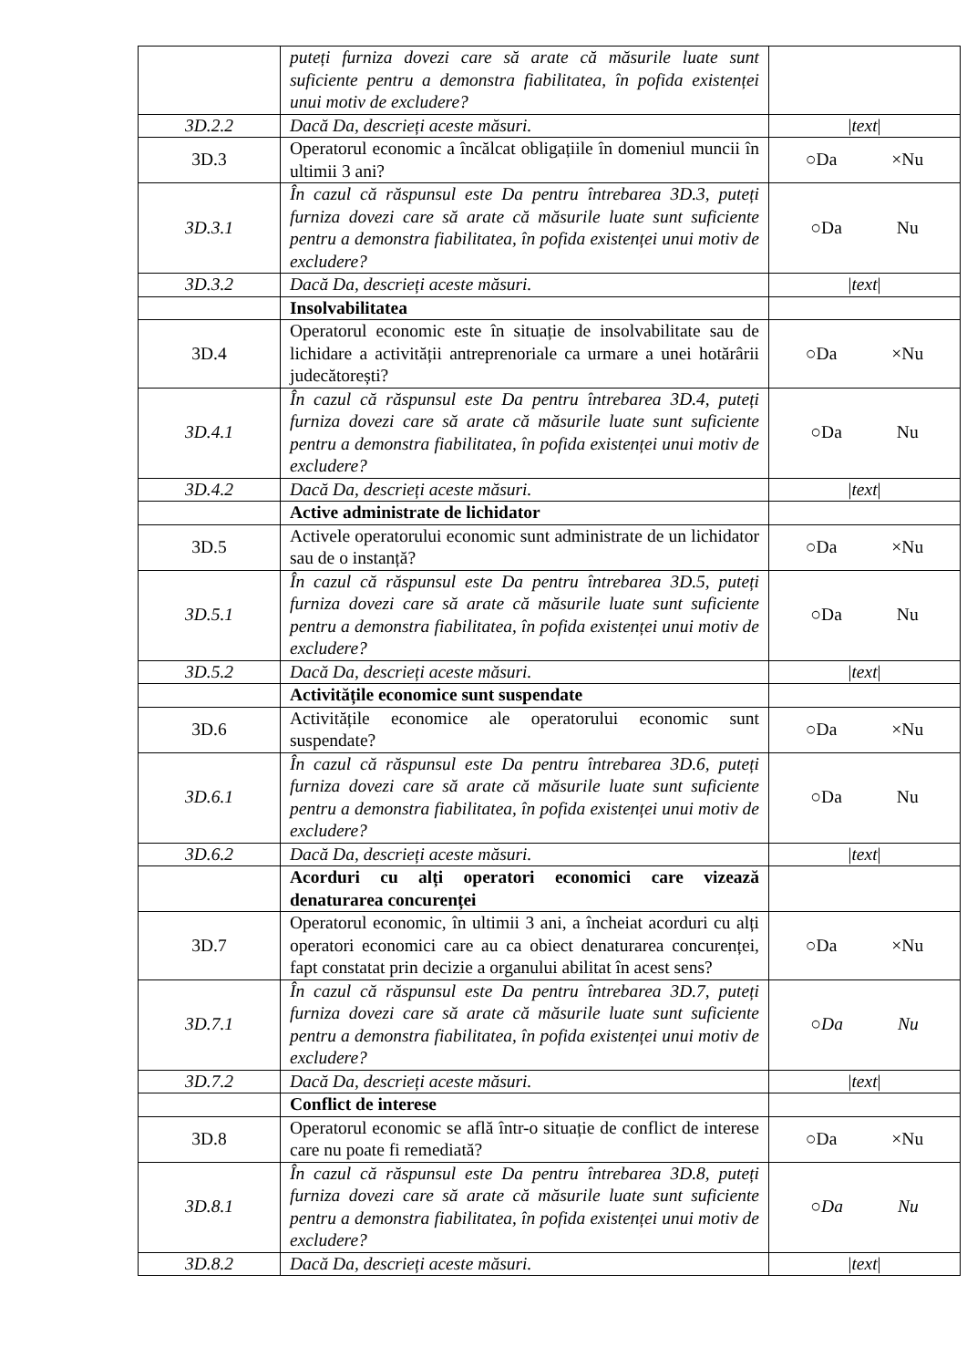| | puteți furniza dovezi care să arate că măsurile luate sunt suficiente pentru a demonstra fiabilitatea, în pofida existenței unui motiv de excludere? | |
| 3D.2.2 | Dacă Da, descrieți aceste măsuri. | / text / |
| 3D.3 | Operatorul economic a încălcat obligațiile în domeniul muncii în ultimii 3 ani? | ○Da ×Nu |
| 3D.3.1 | În cazul că răspunsul este Da pentru întrebarea 3D.3, puteți furniza dovezi care să arate că măsurile luate sunt suficiente pentru a demonstra fiabilitatea, în pofida existenței unui motiv de excludere? | ○Da Nu |
| 3D.3.2 | Dacă Da, descrieți aceste măsuri. | / text / |
| | Insolvabilitatea | |
| 3D.4 | Operatorul economic este în situație de insolvabilitate sau de lichidare a activității antreprenoriale ca urmare a unei hotărârii judecătorești? | ○Da ×Nu |
| 3D.4.1 | În cazul că răspunsul este Da pentru întrebarea 3D.4, puteți furniza dovezi care să arate că măsurile luate sunt suficiente pentru a demonstra fiabilitatea, în pofida existenței unui motiv de excludere? | ○Da Nu |
| 3D.4.2 | Dacă Da, descrieți aceste măsuri. | / text / |
| | Active administrate de lichidator | |
| 3D.5 | Activele operatorului economic sunt administrate de un lichidator sau de o instanță? | ○Da ×Nu |
| 3D.5.1 | În cazul că răspunsul este Da pentru întrebarea 3D.5, puteți furniza dovezi care să arate că măsurile luate sunt suficiente pentru a demonstra fiabilitatea, în pofida existenței unui motiv de excludere? | ○Da Nu |
| 3D.5.2 | Dacă Da, descrieți aceste măsuri. | / text / |
| | Activitățile economice sunt suspendate | |
| 3D.6 | Activitățile economice ale operatorului economic sunt suspendate? | ○Da ×Nu |
| 3D.6.1 | În cazul că răspunsul este Da pentru întrebarea 3D.6, puteți furniza dovezi care să arate că măsurile luate sunt suficiente pentru a demonstra fiabilitatea, în pofida existenței unui motiv de excludere? | ○Da Nu |
| 3D.6.2 | Dacă Da, descrieți aceste măsuri. | / text / |
| | Acorduri cu alți operatori economici care vizează denaturarea concurenței | |
| 3D.7 | Operatorul economic, în ultimii 3 ani, a încheiat acorduri cu alți operatori economici care au ca obiect denaturarea concurenței, fapt constatat prin decizie a organului abilitat în acest sens? | ○Da ×Nu |
| 3D.7.1 | În cazul că răspunsul este Da pentru întrebarea 3D.7, puteți furniza dovezi care să arate că măsurile luate sunt suficiente pentru a demonstra fiabilitatea, în pofida existenței unui motiv de excludere? | ○Da Nu |
| 3D.7.2 | Dacă Da, descrieți aceste măsuri. | / text / |
| | Conflict de interese | |
| 3D.8 | Operatorul economic se află într-o situație de conflict de interese care nu poate fi remediată? | ○Da ×Nu |
| 3D.8.1 | În cazul că răspunsul este Da pentru întrebarea 3D.8, puteți furniza dovezi care să arate că măsurile luate sunt suficiente pentru a demonstra fiabilitatea, în pofida existenței unui motiv de excludere? | ○Da Nu |
| 3D.8.2 | Dacă Da, descrieți aceste măsuri. | / text / |